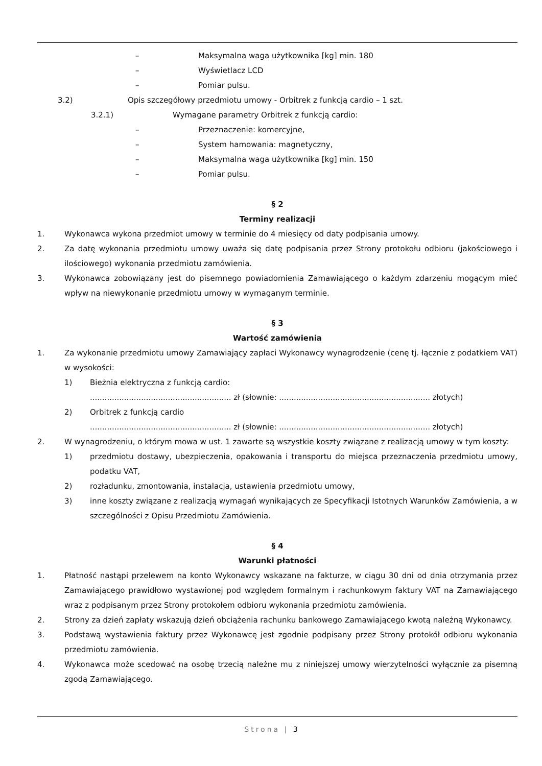– Maksymalna waga użytkownika [kg] min. 180
– Wyświetlacz LCD
– Pomiar pulsu.
3.2) Opis szczegółowy przedmiotu umowy - Orbitrek z funkcją cardio – 1 szt.
3.2.1) Wymagane parametry Orbitrek z funkcją cardio:
– Przeznaczenie: komercyjne,
– System hamowania: magnetyczny,
– Maksymalna waga użytkownika [kg] min. 150
– Pomiar pulsu.
§ 2
Terminy realizacji
1. Wykonawca wykona przedmiot umowy w terminie do 4 miesięcy od daty podpisania umowy.
2. Za datę wykonania przedmiotu umowy uważa się datę podpisania przez Strony protokołu odbioru (jakościowego i ilościowego) wykonania przedmiotu zamówienia.
3. Wykonawca zobowiązany jest do pisemnego powiadomienia Zamawiającego o każdym zdarzeniu mogącym mieć wpływ na niewykonanie przedmiotu umowy w wymaganym terminie.
§ 3
Wartość zamówienia
1. Za wykonanie przedmiotu umowy Zamawiający zapłaci Wykonawcy wynagrodzenie (cenę tj. łącznie z podatkiem VAT) w wysokości:
1) Bieżnia elektryczna z funkcją cardio:
.......................................................... zł (słownie: .............................................................. złotych)
2) Orbitrek z funkcją cardio
.......................................................... zł (słownie: .............................................................. złotych)
2. W wynagrodzeniu, o którym mowa w ust. 1 zawarte są wszystkie koszty związane z realizacją umowy w tym koszty:
1) przedmiotu dostawy, ubezpieczenia, opakowania i transportu do miejsca przeznaczenia przedmiotu umowy, podatku VAT,
2) rozładunku, zmontowania, instalacja, ustawienia przedmiotu umowy,
3) inne koszty związane z realizacją wymagań wynikających ze Specyfikacji Istotnych Warunków Zamówienia, a w szczególności z Opisu Przedmiotu Zamówienia.
§ 4
Warunki płatności
1. Płatność nastąpi przelewem na konto Wykonawcy wskazane na fakturze, w ciągu 30 dni od dnia otrzymania przez Zamawiającego prawidłowo wystawionej pod względem formalnym i rachunkowym faktury VAT na Zamawiającego wraz z podpisanym przez Strony protokołem odbioru wykonania przedmiotu zamówienia.
2. Strony za dzień zapłaty wskazują dzień obciążenia rachunku bankowego Zamawiającego kwotą należną Wykonawcy.
3. Podstawą wystawienia faktury przez Wykonawcę jest zgodnie podpisany przez Strony protokół odbioru wykonania przedmiotu zamówienia.
4. Wykonawca może scedować na osobę trzecią należne mu z niniejszej umowy wierzytelności wyłącznie za pisemną zgodą Zamawiającego.
Strona | 3